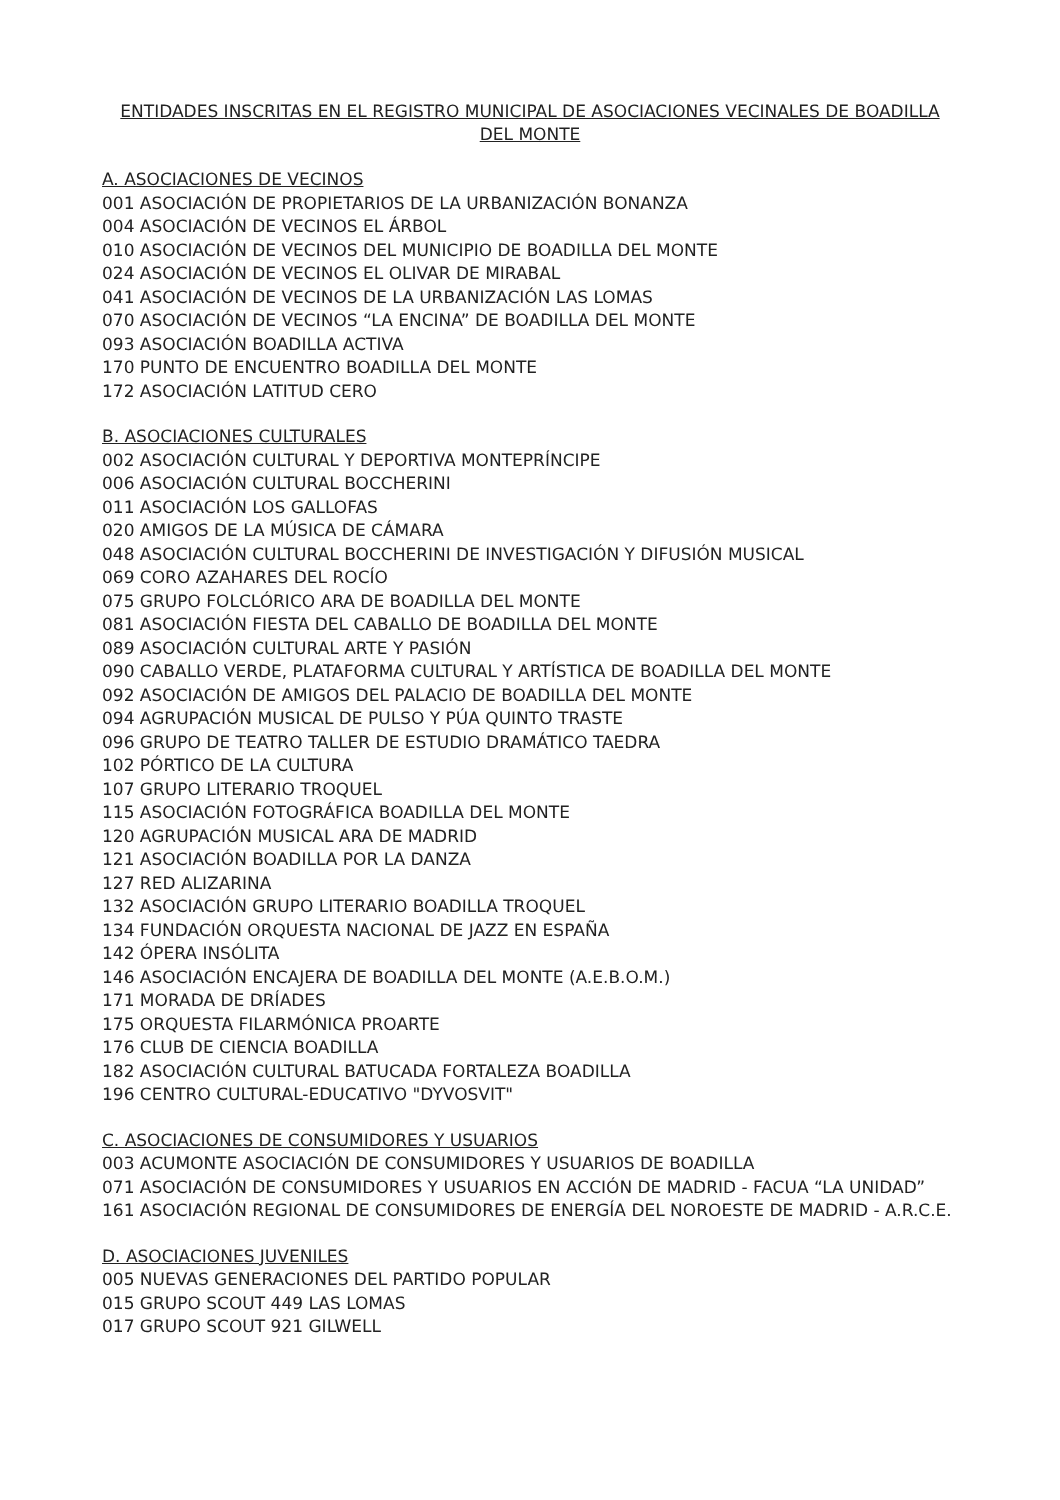ENTIDADES INSCRITAS EN EL REGISTRO MUNICIPAL DE ASOCIACIONES VECINALES DE BOADILLA DEL MONTE
A. ASOCIACIONES DE VECINOS
001 ASOCIACIÓN DE PROPIETARIOS DE LA URBANIZACIÓN BONANZA
004 ASOCIACIÓN DE VECINOS EL ÁRBOL
010 ASOCIACIÓN DE VECINOS DEL MUNICIPIO DE BOADILLA DEL MONTE
024 ASOCIACIÓN DE VECINOS EL OLIVAR DE MIRABAL
041 ASOCIACIÓN DE VECINOS DE LA URBANIZACIÓN LAS LOMAS
070 ASOCIACIÓN DE VECINOS “LA ENCINA” DE BOADILLA DEL MONTE
093 ASOCIACIÓN BOADILLA ACTIVA
170 PUNTO DE ENCUENTRO BOADILLA DEL MONTE
172 ASOCIACIÓN LATITUD CERO
B. ASOCIACIONES CULTURALES
002 ASOCIACIÓN CULTURAL Y DEPORTIVA MONTEPRÍNCIPE
006 ASOCIACIÓN CULTURAL BOCCHERINI
011 ASOCIACIÓN LOS GALLOFAS
020 AMIGOS DE LA MÚSICA DE CÁMARA
048 ASOCIACIÓN CULTURAL BOCCHERINI DE INVESTIGACIÓN Y DIFUSIÓN MUSICAL
069 CORO AZAHARES DEL ROCÍO
075 GRUPO FOLCLÓRICO ARA DE BOADILLA DEL MONTE
081 ASOCIACIÓN FIESTA DEL CABALLO DE BOADILLA DEL MONTE
089 ASOCIACIÓN CULTURAL ARTE Y PASIÓN
090 CABALLO VERDE, PLATAFORMA CULTURAL Y ARTÍSTICA DE BOADILLA DEL MONTE
092 ASOCIACIÓN DE AMIGOS DEL PALACIO DE BOADILLA DEL MONTE
094 AGRUPACIÓN MUSICAL DE PULSO Y PÚA QUINTO TRASTE
096 GRUPO DE TEATRO TALLER DE ESTUDIO DRAMÁTICO TAEDRA
102 PÓRTICO DE LA CULTURA
107 GRUPO LITERARIO TROQUEL
115 ASOCIACIÓN FOTOGRÁFICA BOADILLA DEL MONTE
120 AGRUPACIÓN MUSICAL ARA DE MADRID
121 ASOCIACIÓN BOADILLA POR LA DANZA
127 RED ALIZARINA
132 ASOCIACIÓN GRUPO LITERARIO BOADILLA TROQUEL
134 FUNDACIÓN ORQUESTA NACIONAL DE JAZZ EN ESPAÑA
142 ÓPERA INSÓLITA
146 ASOCIACIÓN ENCAJERA DE BOADILLA DEL MONTE (A.E.B.O.M.)
171 MORADA DE DRÍADES
175 ORQUESTA FILARMÓNICA PROARTE
176 CLUB DE CIENCIA BOADILLA
182 ASOCIACIÓN CULTURAL BATUCADA FORTALEZA BOADILLA
196 CENTRO CULTURAL-EDUCATIVO "DYVOSVIT"
C. ASOCIACIONES DE CONSUMIDORES Y USUARIOS
003 ACUMONTE ASOCIACIÓN DE CONSUMIDORES Y USUARIOS DE BOADILLA
071 ASOCIACIÓN DE CONSUMIDORES Y USUARIOS EN ACCIÓN DE MADRID - FACUA “LA UNIDAD”
161 ASOCIACIÓN REGIONAL DE CONSUMIDORES DE ENERGÍA DEL NOROESTE DE MADRID - A.R.C.E.
D. ASOCIACIONES JUVENILES
005 NUEVAS GENERACIONES DEL PARTIDO POPULAR
015 GRUPO SCOUT 449 LAS LOMAS
017 GRUPO SCOUT 921 GILWELL